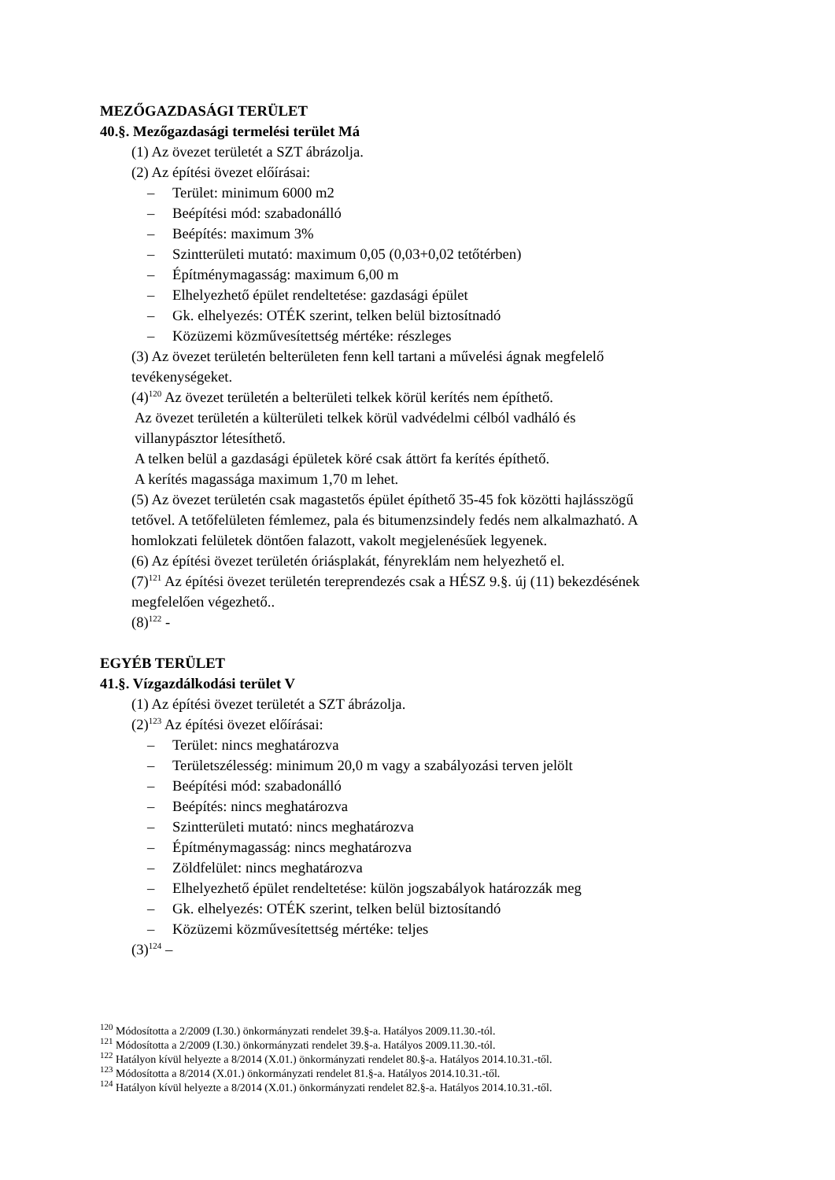MEZŐGAZDASÁGI TERÜLET
40.§. Mezőgazdasági termelési terület Má
(1) Az övezet területét a SZT ábrázolja.
(2) Az építési övezet előírásai:
– Terület: minimum 6000 m2
– Beépítési mód: szabadonálló
– Beépítés: maximum 3%
– Szintterületi mutató: maximum 0,05 (0,03+0,02 tetőtérben)
– Építménymagasság: maximum 6,00 m
– Elhelyezhető épület rendeltetése: gazdasági épület
– Gk. elhelyezés: OTÉK szerint, telken belül biztosítnadó
– Közüzemi közművesítettség mértéke: részleges
(3) Az övezet területén belterületen fenn kell tartani a művelési ágnak megfelelő
tevékenységeket.
(4)<sup>120</sup> Az övezet területén a belterületi telkek körül kerítés nem építhető.
Az övezet területén a külterületi telkek körül vadvédelmi célból vadháló és
villanypásztor létesíthető.
A telken belül a gazdasági épületek köré csak áttört fa kerítés építhető.
A kerítés magassága maximum 1,70 m lehet.
(5) Az övezet területén csak magastetős épület építhető 35-45 fok közötti hajlásszögű
tetővel. A tetőfelületen fémlemez, pala és bitumenzsindely fedés nem alkalmazható. A
homlokzati felületek döntően falazott, vakolt megjelenésűek legyenek.
(6) Az építési övezet területén óriásplakát, fényreklám nem helyezhető el.
(7)<sup>121</sup> Az építési övezet területén tereprendezés csak a HÉSZ 9.§. új (11) bekezdésének
megfelelően végezhető..
(8)<sup>122</sup> -
EGYÉB TERÜLET
41.§. Vízgazdálkodási terület V
(1) Az építési övezet területét a SZT ábrázolja.
(2)<sup>123</sup> Az építési övezet előírásai:
– Terület: nincs meghatározva
– Területszélesség: minimum 20,0 m vagy a szabályozási terven jelölt
– Beépítési mód: szabadonálló
– Beépítés: nincs meghatározva
– Szintterületi mutató: nincs meghatározva
– Építménymagasság: nincs meghatározva
– Zöldfelület: nincs meghatározva
– Elhelyezhető épület rendeltetése: külön jogszabályok határozzák meg
– Gk. elhelyezés: OTÉK szerint, telken belül biztosítandó
– Közüzemi közművesítettség mértéke: teljes
(3)<sup>124</sup> –
<sup>120</sup> Módosította a 2/2009 (I.30.) önkormányzati rendelet 39.§-a. Hatályos 2009.11.30.-tól.
<sup>121</sup> Módosította a 2/2009 (I.30.) önkormányzati rendelet 39.§-a. Hatályos 2009.11.30.-tól.
<sup>122</sup> Hatályon kívül helyezte a 8/2014 (X.01.) önkormányzati rendelet 80.§-a. Hatályos 2014.10.31.-től.
<sup>123</sup> Módosította a 8/2014 (X.01.) önkormányzati rendelet 81.§-a. Hatályos 2014.10.31.-től.
<sup>124</sup> Hatályon kívül helyezte a 8/2014 (X.01.) önkormányzati rendelet 82.§-a. Hatályos 2014.10.31.-től.